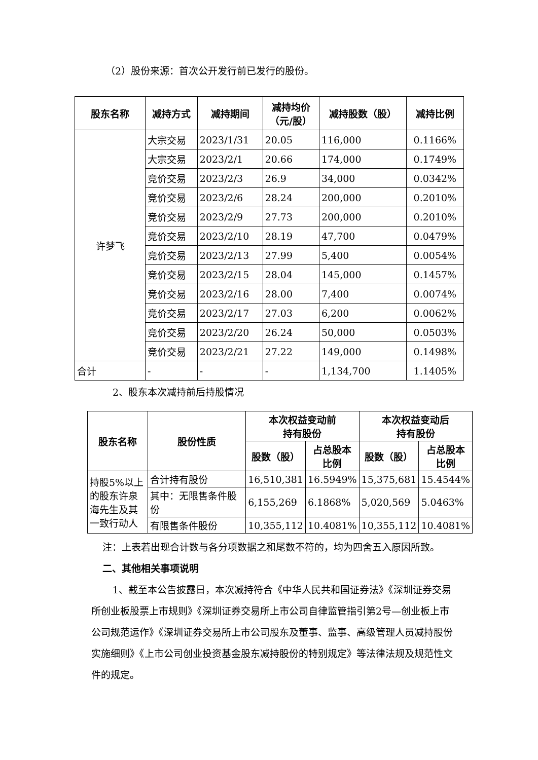（2）股份来源：首次公开发行前已发行的股份。
| 股东名称 | 减持方式 | 减持期间 | 减持均价 （元/股） | 减持股数（股） | 减持比例 |
| --- | --- | --- | --- | --- | --- |
| 许梦飞 | 大宗交易 | 2023/1/31 | 20.05 | 116,000 | 0.1166% |
| | 大宗交易 | 2023/2/1 | 20.66 | 174,000 | 0.1749% |
| | 竞价交易 | 2023/2/3 | 26.9 | 34,000 | 0.0342% |
| | 竞价交易 | 2023/2/6 | 28.24 | 200,000 | 0.2010% |
| | 竞价交易 | 2023/2/9 | 27.73 | 200,000 | 0.2010% |
| | 竞价交易 | 2023/2/10 | 28.19 | 47,700 | 0.0479% |
| | 竞价交易 | 2023/2/13 | 27.99 | 5,400 | 0.0054% |
| | 竞价交易 | 2023/2/15 | 28.04 | 145,000 | 0.1457% |
| | 竞价交易 | 2023/2/16 | 28.00 | 7,400 | 0.0074% |
| | 竞价交易 | 2023/2/17 | 27.03 | 6,200 | 0.0062% |
| | 竞价交易 | 2023/2/20 | 26.24 | 50,000 | 0.0503% |
| | 竞价交易 | 2023/2/21 | 27.22 | 149,000 | 0.1498% |
| 合计 | - | - | - | 1,134,700 | 1.1405% |
2、股东本次减持前后持股情况
| 股东名称 | 股份性质 | 本次权益变动前 持有股份 | | 本次权益变动后 持有股份 | |
| --- | --- | --- | --- | --- | --- |
| | | 股数（股） | 占总股本 比例 | 股数（股） | 占总股本 比例 |
| 持股5%以上的股东许泉海先生及其一致行动人 | 合计持有股份 | 16,510,381 | 16.5949% | 15,375,681 | 15.4544% |
| | 其中：无限售条件股份 | 6,155,269 | 6.1868% | 5,020,569 | 5.0463% |
| | 有限售条件股份 | 10,355,112 | 10.4081% | 10,355,112 | 10.4081% |
注：上表若出现合计数与各分项数据之和尾数不符的，均为四舍五入原因所致。
二、其他相关事项说明
1、截至本公告披露日，本次减持符合《中华人民共和国证券法》《深圳证券交易所创业板股票上市规则》《深圳证券交易所上市公司自律监管指引第2号—创业板上市公司规范运作》《深圳证券交易所上市公司股东及董事、监事、高级管理人员减持股份实施细则》《上市公司创业投资基金股东减持股份的特别规定》等法律法规及规范性文件的规定。